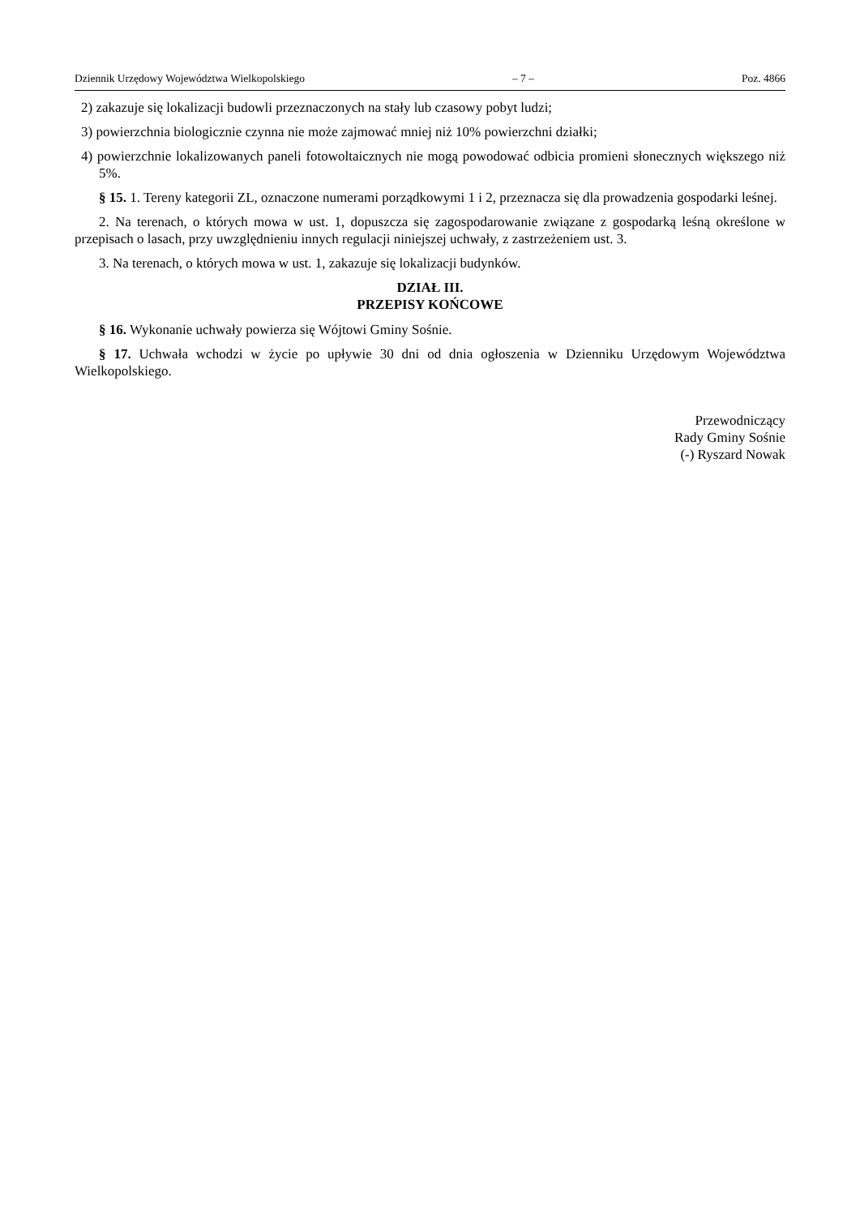Dziennik Urzędowy Województwa Wielkopolskiego – 7 – Poz. 4866
2) zakazuje się lokalizacji budowli przeznaczonych na stały lub czasowy pobyt ludzi;
3) powierzchnia biologicznie czynna nie może zajmować mniej niż 10% powierzchni działki;
4) powierzchnie lokalizowanych paneli fotowoltaicznych nie mogą powodować odbicia promieni słonecznych większego niż 5%.
§ 15. 1. Tereny kategorii ZL, oznaczone numerami porządkowymi 1 i 2, przeznacza się dla prowadzenia gospodarki leśnej.
2. Na terenach, o których mowa w ust. 1, dopuszcza się zagospodarowanie związane z gospodarką leśną określone w przepisach o lasach, przy uwzględnieniu innych regulacji niniejszej uchwały, z zastrzeżeniem ust. 3.
3. Na terenach, o których mowa w ust. 1, zakazuje się lokalizacji budynków.
DZIAŁ III.
PRZEPISY KOŃCOWE
§ 16. Wykonanie uchwały powierza się Wójtowi Gminy Sośnie.
§ 17. Uchwała wchodzi w życie po upływie 30 dni od dnia ogłoszenia w Dzienniku Urzędowym Województwa Wielkopolskiego.
Przewodniczący
Rady Gminy Sośnie
(-) Ryszard Nowak